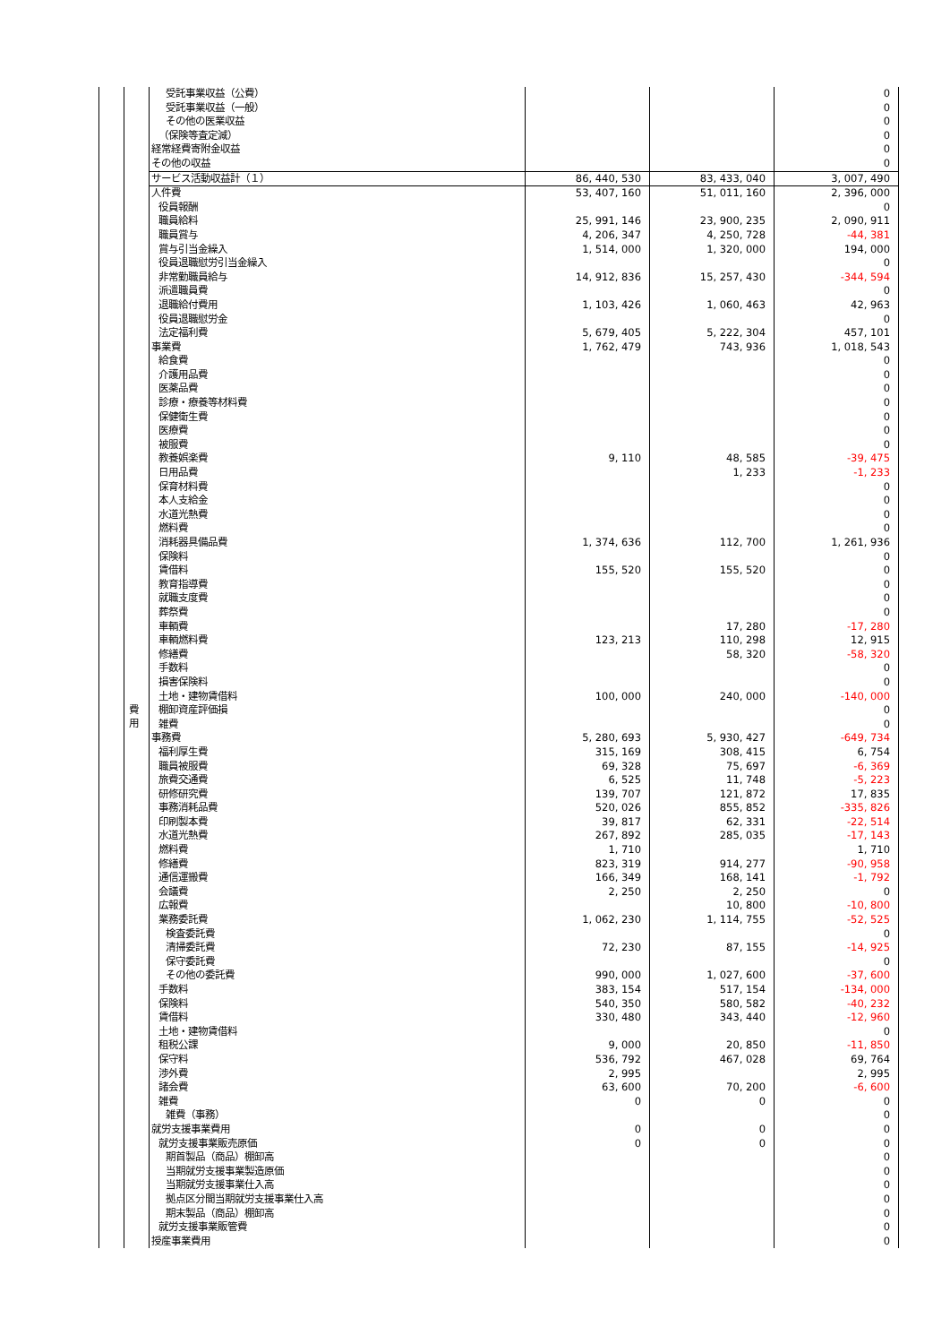| | | 受託事業収益（公費） | | | 0 |
| | | 受託事業収益（一般） | | | 0 |
| | | その他の医業収益 | | | 0 |
| | | （保険等査定減） | | | 0 |
| | | 経常経費寄附金収益 | | | 0 |
| | | その他の収益 | | | 0 |
| | | サービス活動収益計（１） | 86, 440, 530 | 83, 433, 040 | 3, 007, 490 |
| | 費 用 | 人件費 | 53, 407, 160 | 51, 011, 160 | 2, 396, 000 |
| | | 役員報酬 | | | 0 |
| | | 職員給料 | 25, 991, 146 | 23, 900, 235 | 2, 090, 911 |
| | | 職員賞与 | 4, 206, 347 | 4, 250, 728 | -44, 381 |
| | | 賞与引当金繰入 | 1, 514, 000 | 1, 320, 000 | 194, 000 |
| | | 役員退職慰労引当金繰入 | | | 0 |
| | | 非常勤職員給与 | 14, 912, 836 | 15, 257, 430 | -344, 594 |
| | | 派遣職員費 | | | 0 |
| | | 退職給付費用 | 1, 103, 426 | 1, 060, 463 | 42, 963 |
| | | 役員退職慰労金 | | | 0 |
| | | 法定福利費 | 5, 679, 405 | 5, 222, 304 | 457, 101 |
| | | 事業費 | 1, 762, 479 | 743, 936 | 1, 018, 543 |
| | | 給食費 | | | 0 |
| | | 介護用品費 | | | 0 |
| | | 医薬品費 | | | 0 |
| | | 診療・療養等材料費 | | | 0 |
| | | 保健衛生費 | | | 0 |
| | | 医療費 | | | 0 |
| | | 被服費 | | | 0 |
| | | 教養娯楽費 | 9, 110 | 48, 585 | -39, 475 |
| | | 日用品費 | | 1, 233 | -1, 233 |
| | | 保育材料費 | | | 0 |
| | | 本人支給金 | | | 0 |
| | | 水道光熱費 | | | 0 |
| | | 燃料費 | | | 0 |
| | | 消耗器具備品費 | 1, 374, 636 | 112, 700 | 1, 261, 936 |
| | | 保険料 | | | 0 |
| | | 賃借料 | 155, 520 | 155, 520 | 0 |
| | | 教育指導費 | | | 0 |
| | | 就職支度費 | | | 0 |
| | | 葬祭費 | | | 0 |
| | | 車輌費 | | 17, 280 | -17, 280 |
| | | 車輌燃料費 | 123, 213 | 110, 298 | 12, 915 |
| | | 修繕費 | | 58, 320 | -58, 320 |
| | | 手数料 | | | 0 |
| | | 損害保険料 | | | 0 |
| | | 土地・建物賃借料 | 100, 000 | 240, 000 | -140, 000 |
| | | 棚卸資産評価損 | | | 0 |
| | | 雑費 | | | 0 |
| | | 事務費 | 5, 280, 693 | 5, 930, 427 | -649, 734 |
| | | 福利厚生費 | 315, 169 | 308, 415 | 6, 754 |
| | | 職員被服費 | 69, 328 | 75, 697 | -6, 369 |
| | | 旅費交通費 | 6, 525 | 11, 748 | -5, 223 |
| | | 研修研究費 | 139, 707 | 121, 872 | 17, 835 |
| | | 事務消耗品費 | 520, 026 | 855, 852 | -335, 826 |
| | | 印刷製本費 | 39, 817 | 62, 331 | -22, 514 |
| | | 水道光熱費 | 267, 892 | 285, 035 | -17, 143 |
| | | 燃料費 | 1, 710 | | 1, 710 |
| | | 修繕費 | 823, 319 | 914, 277 | -90, 958 |
| | | 通信運搬費 | 166, 349 | 168, 141 | -1, 792 |
| | | 会議費 | 2, 250 | 2, 250 | 0 |
| | | 広報費 | | 10, 800 | -10, 800 |
| | | 業務委託費 | 1, 062, 230 | 1, 114, 755 | -52, 525 |
| | | 検査委託費 | | | 0 |
| | | 清掃委託費 | 72, 230 | 87, 155 | -14, 925 |
| | | 保守委託費 | | | 0 |
| | | その他の委託費 | 990, 000 | 1, 027, 600 | -37, 600 |
| | | 手数料 | 383, 154 | 517, 154 | -134, 000 |
| | | 保険料 | 540, 350 | 580, 582 | -40, 232 |
| | | 賃借料 | 330, 480 | 343, 440 | -12, 960 |
| | | 土地・建物賃借料 | | | 0 |
| | | 租税公課 | 9, 000 | 20, 850 | -11, 850 |
| | | 保守料 | 536, 792 | 467, 028 | 69, 764 |
| | | 渉外費 | 2, 995 | | 2, 995 |
| | | 諸会費 | 63, 600 | 70, 200 | -6, 600 |
| | | 雑費 | 0 | 0 | 0 |
| | | 雑費（事務） | | | 0 |
| | | 就労支援事業費用 | 0 | 0 | 0 |
| | | 就労支援事業販売原価 | 0 | 0 | 0 |
| | | 期首製品（商品）棚卸高 | | | 0 |
| | | 当期就労支援事業製造原価 | | | 0 |
| | | 当期就労支援事業仕入高 | | | 0 |
| | | 拠点区分間当期就労支援事業仕入高 | | | 0 |
| | | 期末製品（商品）棚卸高 | | | 0 |
| | | 就労支援事業販管費 | | | 0 |
| | | 授産事業費用 | | | 0 |